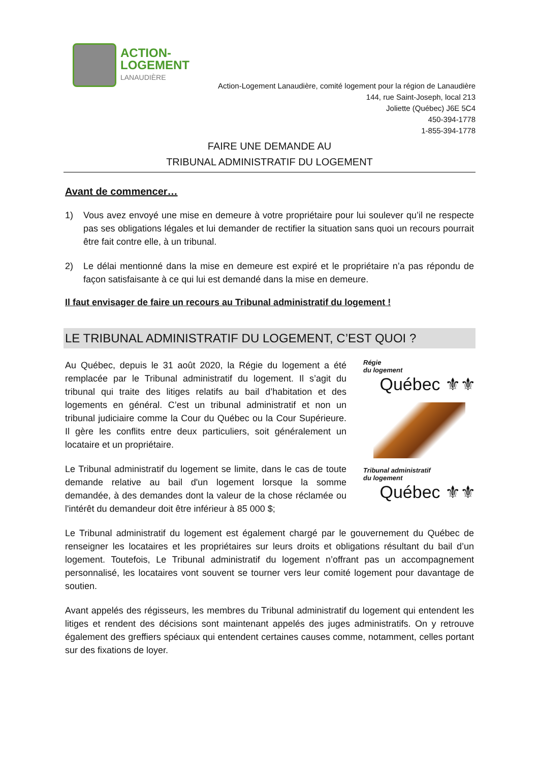ACTION-
LOGEMENT
LANAUDIÈRE
Action-Logement Lanaudière, comité logement pour la région de Lanaudière
144, rue Saint-Joseph, local 213
Joliette (Québec) J6E 5C4
450-394-1778
1-855-394-1778
FAIRE UNE DEMANDE AU
TRIBUNAL ADMINISTRATIF DU LOGEMENT
Avant de commencer…
1) Vous avez envoyé une mise en demeure à votre propriétaire pour lui soulever qu’il ne respecte pas ses obligations légales et lui demander de rectifier la situation sans quoi un recours pourrait être fait contre elle, à un tribunal.
2) Le délai mentionné dans la mise en demeure est expiré et le propriétaire n’a pas répondu de façon satisfaisante à ce qui lui est demandé dans la mise en demeure.
Il faut envisager de faire un recours au Tribunal administratif du logement !
LE TRIBUNAL ADMINISTRATIF DU LOGEMENT, C’EST QUOI ?
Au Québec, depuis le 31 août 2020, la Régie du logement a été remplacée par le Tribunal administratif du logement. Il s’agit du tribunal qui traite des litiges relatifs au bail d’habitation et des logements en général. C’est un tribunal administratif et non un tribunal judiciaire comme la Cour du Québec ou la Cour Supérieure. Il gère les conflits entre deux particuliers, soit généralement un locataire et un propriétaire.
Le Tribunal administratif du logement se limite, dans le cas de toute demande relative au bail d'un logement lorsque la somme demandée, à des demandes dont la valeur de la chose réclamée ou l'intérêt du demandeur doit être inférieur à 85 000 $;
Régie
du logement
Québec ⚜⚜
Tribunal administratif
du logement
Québec ⚜⚜
Le Tribunal administratif du logement est également chargé par le gouvernement du Québec de renseigner les locataires et les propriétaires sur leurs droits et obligations résultant du bail d’un logement. Toutefois, Le Tribunal administratif du logement n’offrant pas un accompagnement personnalisé, les locataires vont souvent se tourner vers leur comité logement pour davantage de soutien.
Avant appelés des régisseurs, les membres du Tribunal administratif du logement qui entendent les litiges et rendent des décisions sont maintenant appelés des juges administratifs. On y retrouve également des greffiers spéciaux qui entendent certaines causes comme, notamment, celles portant sur des fixations de loyer.